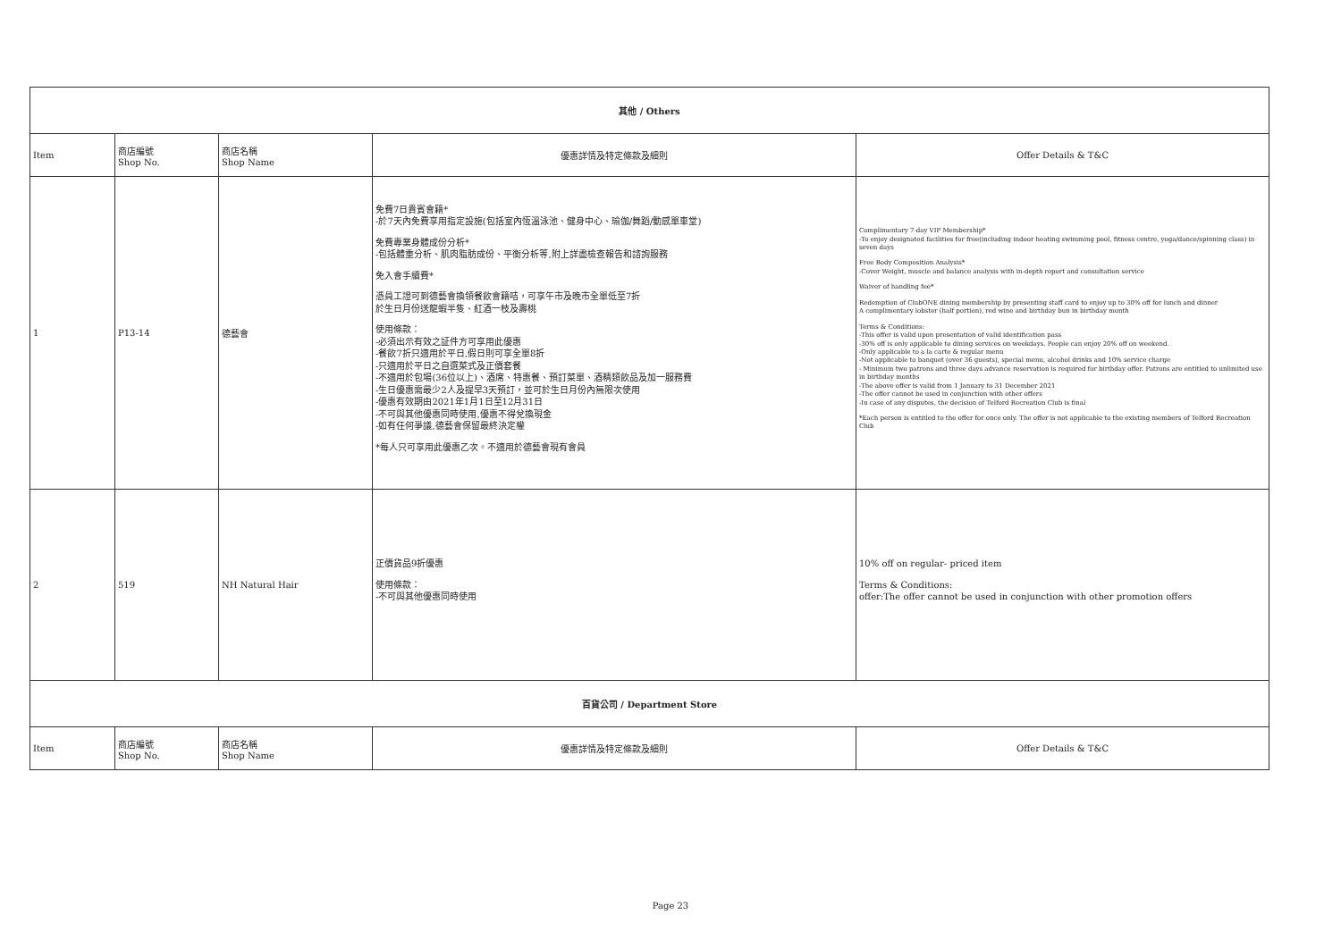| 其他 / Others | | | | |
| --- | --- | --- | --- | --- |
| Item | 商店編號 Shop No. | 商店名稱 Shop Name | 優惠詳情及特定條款及細則 | Offer Details & T&C |
| 1 | P13-14 | 德藝會 | 免費7日貴賓會籍* -於7天內免費享用指定設施(包括室內恆溫泳池、健身中心、瑜伽/舞蹈/動感單車堂) 免費專業身體成份分析* -包括體重分析、肌肉脂肪成份、平衡分析等,附上詳盡檢查報告和諮詢服務 免入會手續費* 憑員工證可到德藝會換領餐飲會籍咭，可享午市及晚市全單低至7折 於生日月份送龍蝦半隻、紅酒一枝及壽桃 使用條款： -必須出示有效之証件方可享用此優惠 -餐飲7折只適用於平日,假日則可享全單8折 -只適用於平日之自選菜式及正價套餐 -不適用於包場(36位以上)、酒席、特惠餐、預訂菜單、酒精類飲品及加一服務費 -生日優惠需最少2人及提早3天預訂，並可於生日月份內無限次使用 -優惠有效期由2021年1月1日至12月31日 -不可與其他優惠同時使用,優惠不得兌換現金 -如有任何爭議,德藝會保留最終決定權 *每人只可享用此優惠乙次。不適用於德藝會現有會員 | Complimentary 7-day VIP Membership* -To enjoy designated facilities for free(including indoor heating swimming pool, fitness centre, yoga/dance/spinning class) in seven days Free Body Composition Analysis* -Cover Weight, muscle and balance analysis with in-depth report and consultation service Waiver of handling fee* Redemption of ClubONE dining membership by presenting staff card to enjoy up to 30% off for lunch and dinner A complimentary lobster (half portion), red wine and birthday bun in birthday month Terms & Conditions: -This offer is valid upon presentation of valid identification pass -30% off is only applicable to dining services on weekdays. People can enjoy 20% off on weekend. -Only applicable to a la carte & regular menu -Not applicable to banquet (over 36 guests), special menu, alcohol drinks and 10% service charge - Minimum two patrons and three days advance reservation is required for birthday offer. Patrons are entitled to unlimited use in birthday months -The above offer is valid from 1 January to 31 December 2021 -The offer cannot be used in conjunction with other offers -In case of any disputes, the decision of Telford Recreation Club is final *Each person is entitled to the offer for once only. The offer is not applicable to the existing members of Telford Recreation Club |
| 2 | 519 | NH Natural Hair | 正價貨品9折優惠 使用條款： -不可與其他優惠同時使用 | 10% off on regular- priced item Terms & Conditions: offer:The offer cannot be used in conjunction with other promotion offers |
| 百貨公司 / Department Store | | | | |
| Item | 商店編號 Shop No. | 商店名稱 Shop Name | 優惠詳情及特定條款及細則 | Offer Details & T&C |
Page 23